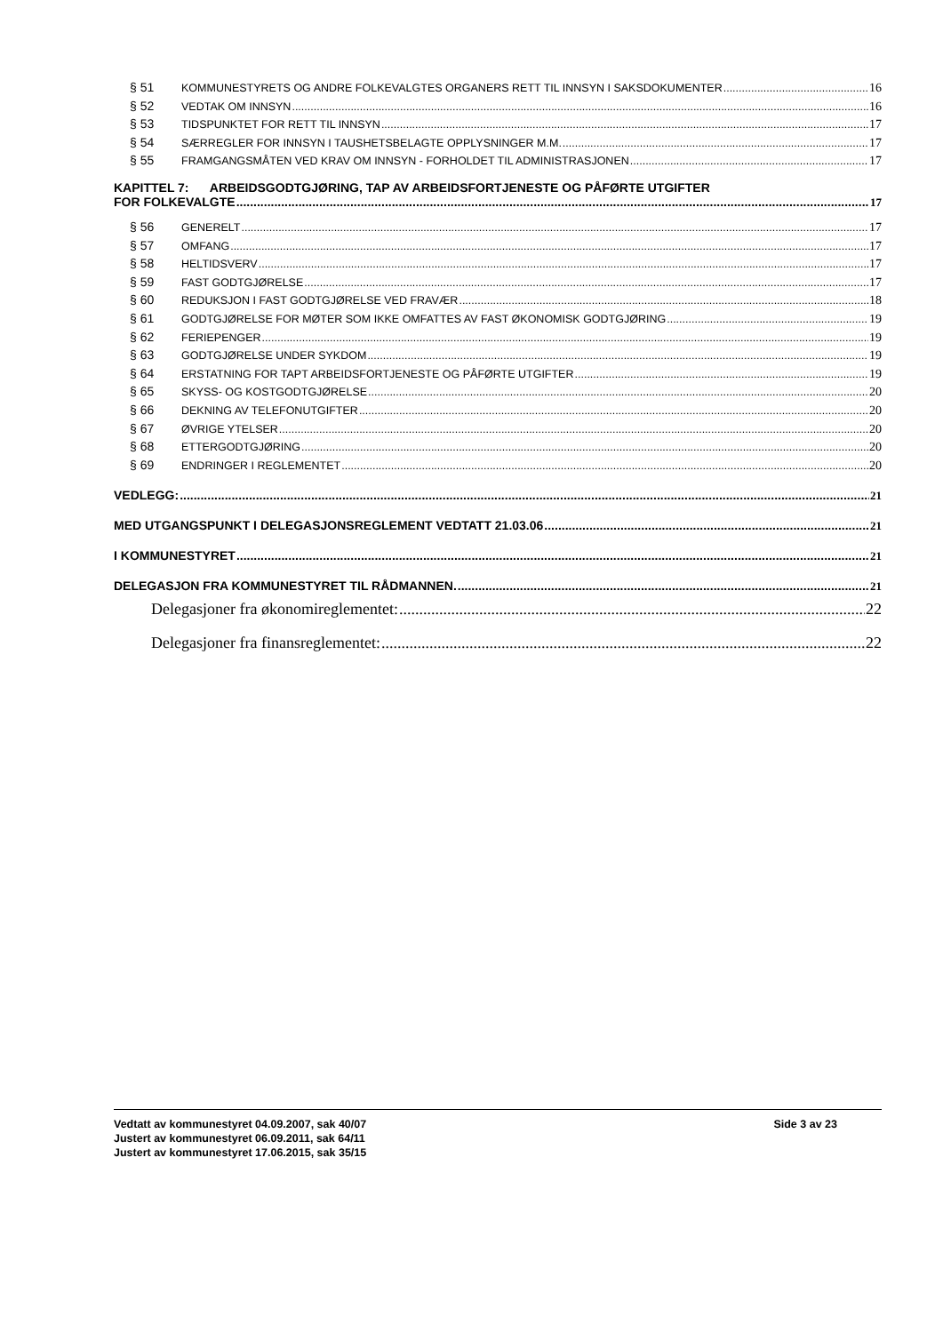§ 51 KOMMUNESTYRETS OG ANDRE FOLKEVALGTES ORGANERS RETT TIL INNSYN I SAKSDOKUMENTER 16
§ 52 VEDTAK OM INNSYN 16
§ 53 TIDSPUNKTET FOR RETT TIL INNSYN 17
§ 54 SÆRREGLER FOR INNSYN I TAUSHETSBELAGTE OPPLYSNINGER M.M. 17
§ 55 FRAMGANGSMÅTEN VED KRAV OM INNSYN - FORHOLDET TIL ADMINISTRASJONEN 17
KAPITTEL 7: ARBEIDSGODTGJØRING, TAP AV ARBEIDSFORTJENESTE OG PÅFØRTE UTGIFTER
FOR FOLKEVALGTE 17
§ 56 GENERELT 17
§ 57 OMFANG 17
§ 58 HELTIDSVERV 17
§ 59 FAST GODTGJØRELSE 17
§ 60 REDUKSJON I FAST GODTGJØRELSE VED FRAVÆR 18
§ 61 GODTGJØRELSE FOR MØTER SOM IKKE OMFATTES AV FAST ØKONOMISK GODTGJØRING 19
§ 62 FERIEPENGER 19
§ 63 GODTGJØRELSE UNDER SYKDOM 19
§ 64 ERSTATNING FOR TAPT ARBEIDSFORTJENESTE OG PÅFØRTE UTGIFTER 19
§ 65 SKYSS- OG KOSTGODTGJØRELSE 20
§ 66 DEKNING AV TELEFONUTGIFTER 20
§ 67 ØVRIGE YTELSER 20
§ 68 ETTERGODTGJØRING 20
§ 69 ENDRINGER I REGLEMENTET 20
VEDLEGG: 21
MED UTGANGSPUNKT I DELEGASJONSREGLEMENT VEDTATT 21.03.06 21
I KOMMUNESTYRET 21
DELEGASJON FRA KOMMUNESTYRET TIL RÅDMANNEN. 21
Delegasjoner fra økonomireglementet: 22
Delegasjoner fra finansreglementet: 22
Vedtatt av kommunestyret 04.09.2007, sak 40/07 Side 3 av 23
Justert av kommunestyret 06.09.2011, sak 64/11
Justert av kommunestyret 17.06.2015, sak 35/15